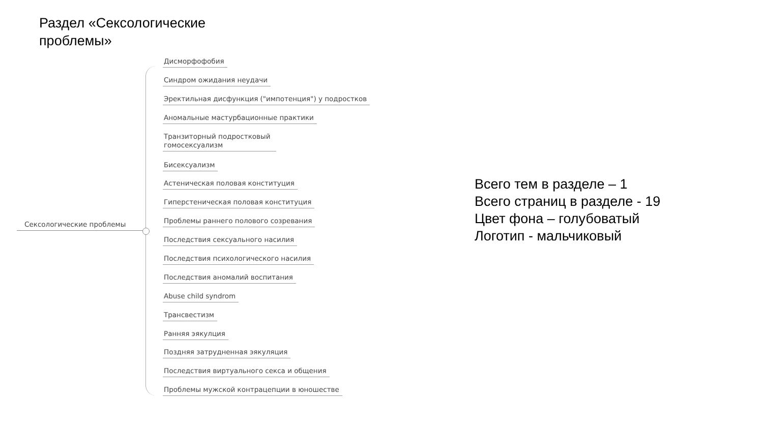Раздел «Сексологические проблемы»
Сексологические проблемы
Дисморфофобия
Синдром ожидания неудачи
Эректильная дисфункция ("импотенция") у подростков
Аномальные мастурбационные практики
Транзиторный подростковый гомосексуализм
Бисексуализм
Астеническая половая конституция
Гиперстеническая половая конституция
Проблемы раннего полового созревания
Последствия сексуального насилия
Последствия психологического насилия
Последствия аномалий воспитания
Abuse child syndrom
Трансвестизм
Ранняя эякулция
Поздняя затрудненная эякуляция
Последствия виртуального секса и общения
Проблемы мужской контрацепции в юношестве
Всего тем в разделе – 1
Всего страниц в разделе - 19
Цвет фона – голубоватый
Логотип - мальчиковый